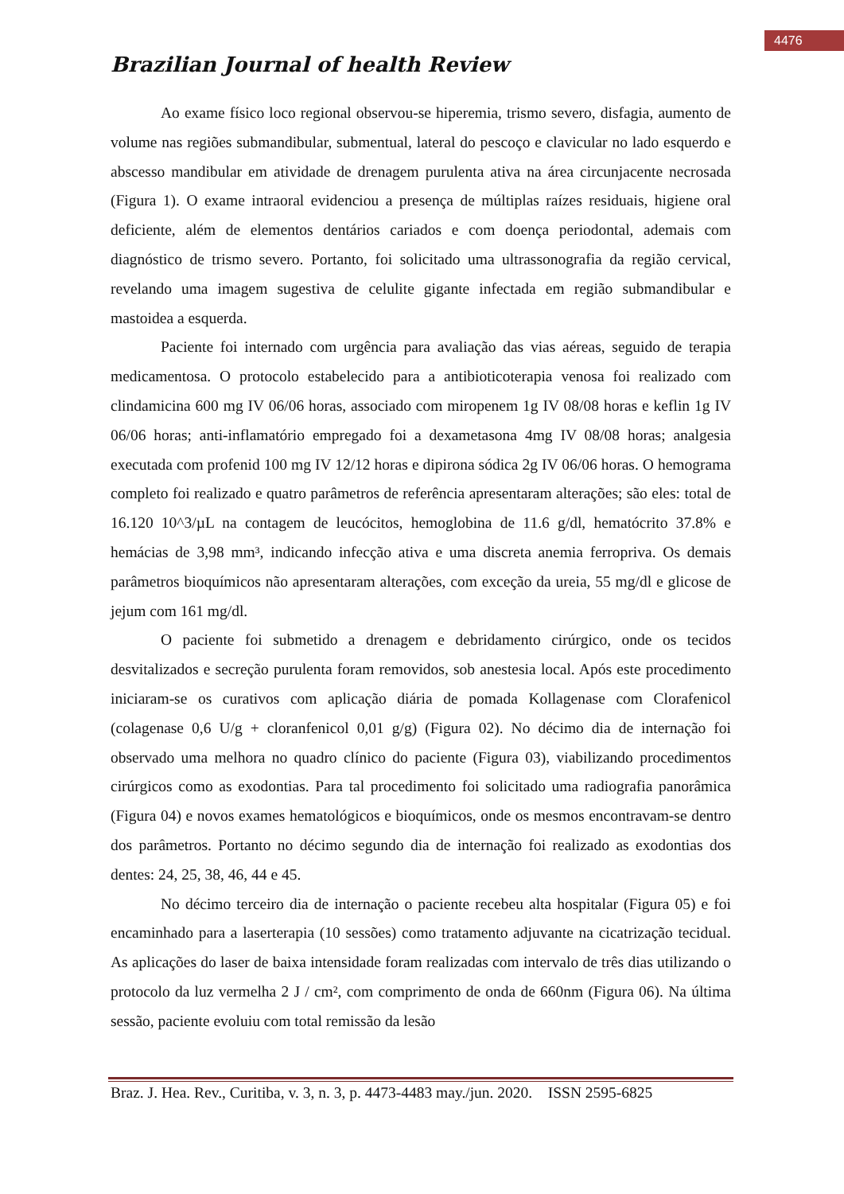4476
Brazilian Journal of health Review
Ao exame físico loco regional observou-se hiperemia, trismo severo, disfagia, aumento de volume nas regiões submandibular, submentual, lateral do pescoço e clavicular no lado esquerdo e abscesso mandibular em atividade de drenagem purulenta ativa na área circunjacente necrosada (Figura 1). O exame intraoral evidenciou a presença de múltiplas raízes residuais, higiene oral deficiente, além de elementos dentários cariados e com doença periodontal, ademais com diagnóstico de trismo severo. Portanto, foi solicitado uma ultrassonografia da região cervical, revelando uma imagem sugestiva de celulite gigante infectada em região submandibular e mastoidea a esquerda.
Paciente foi internado com urgência para avaliação das vias aéreas, seguido de terapia medicamentosa. O protocolo estabelecido para a antibioticoterapia venosa foi realizado com clindamicina 600 mg IV 06/06 horas, associado com miropenem 1g IV 08/08 horas e keflin 1g IV 06/06 horas; anti-inflamatório empregado foi a dexametasona 4mg IV 08/08 horas; analgesia executada com profenid 100 mg IV 12/12 horas e dipirona sódica 2g IV 06/06 horas. O hemograma completo foi realizado e quatro parâmetros de referência apresentaram alterações; são eles: total de 16.120 10^3/µL na contagem de leucócitos, hemoglobina de 11.6 g/dl, hematócrito 37.8% e hemácias de 3,98 mm³, indicando infecção ativa e uma discreta anemia ferropriva. Os demais parâmetros bioquímicos não apresentaram alterações, com exceção da ureia, 55 mg/dl e glicose de jejum com 161 mg/dl.
O paciente foi submetido a drenagem e debridamento cirúrgico, onde os tecidos desvitalizados e secreção purulenta foram removidos, sob anestesia local. Após este procedimento iniciaram-se os curativos com aplicação diária de pomada Kollagenase com Clorafenicol (colagenase 0,6 U/g + cloranfenicol 0,01 g/g) (Figura 02). No décimo dia de internação foi observado uma melhora no quadro clínico do paciente (Figura 03), viabilizando procedimentos cirúrgicos como as exodontias. Para tal procedimento foi solicitado uma radiografia panorâmica (Figura 04) e novos exames hematológicos e bioquímicos, onde os mesmos encontravam-se dentro dos parâmetros. Portanto no décimo segundo dia de internação foi realizado as exodontias dos dentes: 24, 25, 38, 46, 44 e 45.
No décimo terceiro dia de internação o paciente recebeu alta hospitalar (Figura 05) e foi encaminhado para a laserterapia (10 sessões) como tratamento adjuvante na cicatrização tecidual. As aplicações do laser de baixa intensidade foram realizadas com intervalo de três dias utilizando o protocolo da luz vermelha 2 J / cm², com comprimento de onda de 660nm (Figura 06). Na última sessão, paciente evoluiu com total remissão da lesão
Braz. J. Hea. Rev., Curitiba, v. 3, n. 3, p. 4473-4483 may./jun. 2020. ISSN 2595-6825